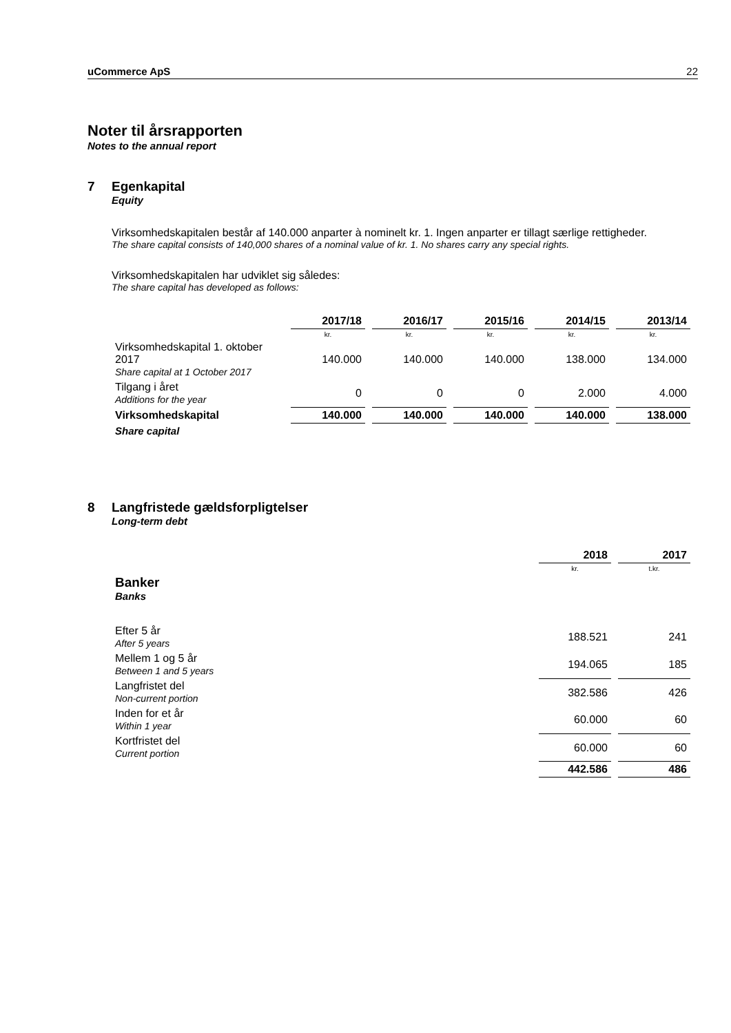uCommerce ApS 22
Noter til årsrapporten
Notes to the annual report
7 Egenkapital
Equity
Virksomhedskapitalen består af 140.000 anparter à nominelt kr. 1. Ingen anparter er tillagt særlige rettigheder.
The share capital consists of 140,000 shares of a nominal value of kr. 1. No shares carry any special rights.
Virksomhedskapitalen har udviklet sig således:
The share capital has developed as follows:
| | 2017/18 | 2016/17 | 2015/16 | 2014/15 | 2013/14 |
| --- | --- | --- | --- | --- | --- |
| | kr. | kr. | kr. | kr. | kr. |
| Virksomhedskapital 1. oktober 2017 Share capital at 1 October 2017 | 140.000 | 140.000 | 140.000 | 138.000 | 134.000 |
| Tilgang i året Additions for the year | 0 | 0 | 0 | 2.000 | 4.000 |
| Virksomhedskapital | 140.000 | 140.000 | 140.000 | 140.000 | 138.000 |
| Share capital | | | | | |
8 Langfristede gældsforpligtelser
Long-term debt
| | 2018 | 2017 |
| --- | --- | --- |
| | kr. | t.kr. |
| Banker Banks | | |
| Efter 5 år After 5 years | 188.521 | 241 |
| Mellem 1 og 5 år Between 1 and 5 years | 194.065 | 185 |
| Langfristet del Non-current portion | 382.586 | 426 |
| Inden for et år Within 1 year | 60.000 | 60 |
| Kortfristet del Current portion | 60.000 | 60 |
| | 442.586 | 486 |